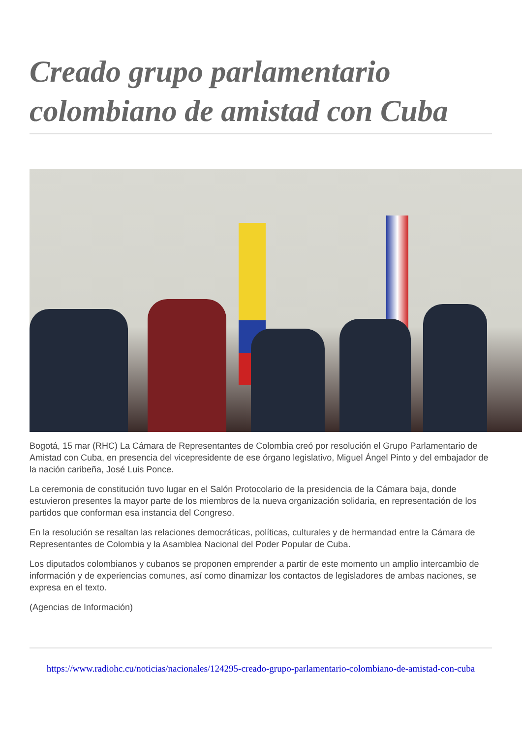Creado grupo parlamentario colombiano de amistad con Cuba
Bogotá, 15 mar (RHC) La Cámara de Representantes de Colombia creó por resolución el Grupo Parlamentario de Amistad con Cuba, en presencia del vicepresidente de ese órgano legislativo, Miguel Ángel Pinto y del embajador de la nación caribeña, José Luis Ponce.
La ceremonia de constitución tuvo lugar en el Salón Protocolario de la presidencia de la Cámara baja, donde estuvieron presentes la mayor parte de los miembros de la nueva organización solidaria, en representación de los partidos que conforman esa instancia del Congreso.
En la resolución se resaltan las relaciones democráticas, políticas, culturales y de hermandad entre la Cámara de Representantes de Colombia y la Asamblea Nacional del Poder Popular de Cuba.
Los diputados colombianos y cubanos se proponen emprender a partir de este momento un amplio intercambio de información y de experiencias comunes, así como dinamizar los contactos de legisladores de ambas naciones, se expresa en el texto.
(Agencias de Información)
https://www.radiohc.cu/noticias/nacionales/124295-creado-grupo-parlamentario-colombiano-de-amistad-con-cuba